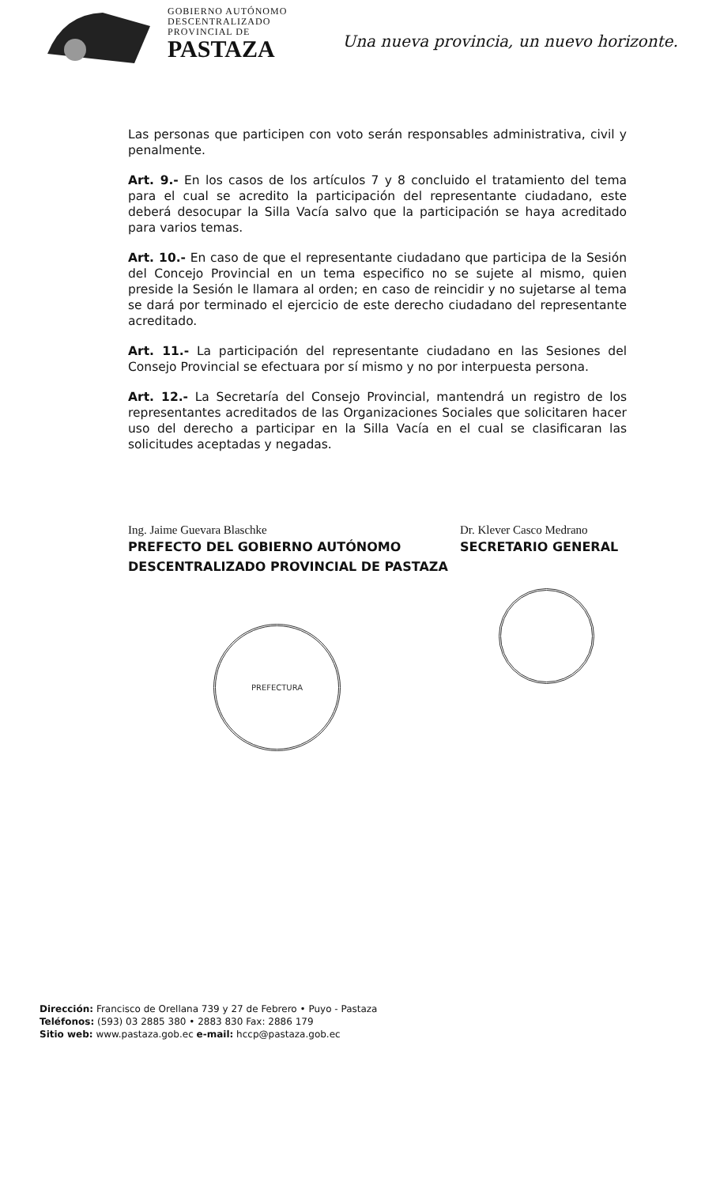GOBIERNO AUTÓNOMO
DESCENTRALIZADO
PROVINCIAL DE
PASTAZA
Una nueva provincia, un nuevo horizonte.
Las personas que participen con voto serán responsables administrativa, civil y penalmente.
Art. 9.- En los casos de los artículos 7 y 8 concluido el tratamiento del tema para el cual se acredito la participación del representante ciudadano, este deberá desocupar la Silla Vacía salvo que la participación se haya acreditado para varios temas.
Art. 10.- En caso de que el representante ciudadano que participa de la Sesión del Concejo Provincial en un tema especifico no se sujete al mismo, quien preside la Sesión le llamara al orden; en caso de reincidir y no sujetarse al tema se dará por terminado el ejercicio de este derecho ciudadano del representante acreditado.
Art. 11.- La participación del representante ciudadano en las Sesiones del Consejo Provincial se efectuara por sí mismo y no por interpuesta persona.
Art. 12.- La Secretaría del Consejo Provincial, mantendrá un registro de los representantes acreditados de las Organizaciones Sociales que solicitaren hacer uso del derecho a participar en la Silla Vacía en el cual se clasificaran las solicitudes aceptadas y negadas.
Ing. Jaime Guevara Blaschke
PREFECTO DEL GOBIERNO AUTÓNOMO
DESCENTRALIZADO PROVINCIAL DE PASTAZA
Dr. Klever Casco Medrano
SECRETARIO GENERAL
PREFECTURA
Dirección: Francisco de Orellana 739 y 27 de Febrero • Puyo - Pastaza
Teléfonos: (593) 03 2885 380 • 2883 830 Fax: 2886 179
Sitio web: www.pastaza.gob.ec e-mail: hccp@pastaza.gob.ec